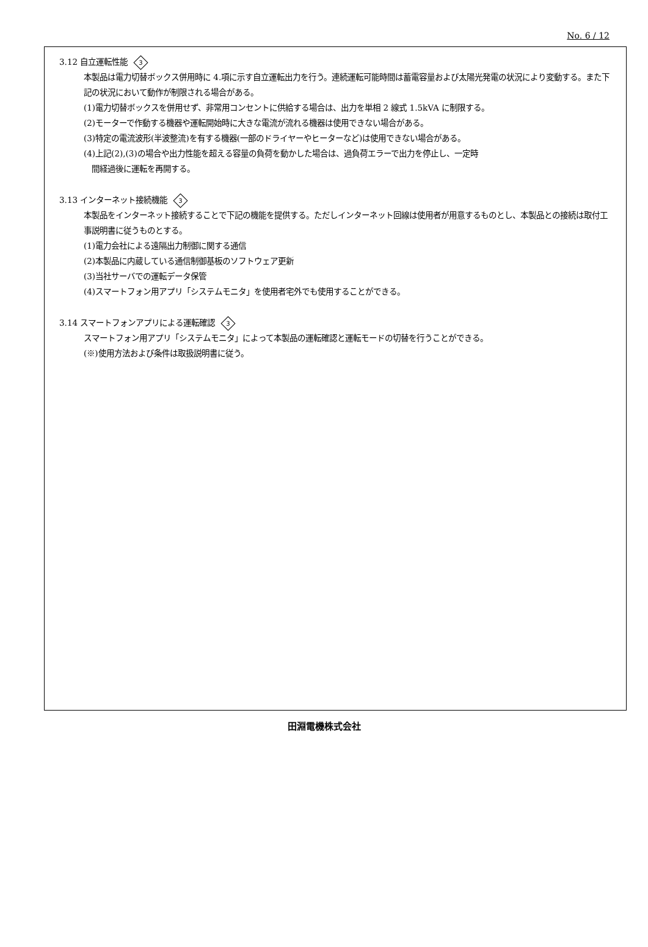No. 6 / 12
3.12 自立運転性能 3
本製品は電力切替ボックス併用時に 4.項に示す自立運転出力を行う。連続運転可能時間は蓄電容量および太陽光発電の状況により変動する。また下記の状況において動作が制限される場合がある。
(1)電力切替ボックスを併用せず、非常用コンセントに供給する場合は、出力を単相 2 線式 1.5kVA に制限する。
(2)モーターで作動する機器や運転開始時に大きな電流が流れる機器は使用できない場合がある。
(3)特定の電流波形(半波整流)を有する機器(一部のドライヤーやヒーターなど)は使用できない場合がある。
(4)上記(2),(3)の場合や出力性能を超える容量の負荷を動かした場合は、過負荷エラーで出力を停止し、一定時
間経過後に運転を再開する。
3.13 インターネット接続機能 3
本製品をインターネット接続することで下記の機能を提供する。ただしインターネット回線は使用者が用意するものとし、本製品との接続は取付工事説明書に従うものとする。
(1)電力会社による遠隔出力制御に関する通信
(2)本製品に内蔵している通信制御基板のソフトウェア更新
(3)当社サーバでの運転データ保管
(4)スマートフォン用アプリ「システムモニタ」を使用者宅外でも使用することができる。
3.14 スマートフォンアプリによる運転確認 3
スマートフォン用アプリ「システムモニタ」によって本製品の運転確認と運転モードの切替を行うことができる。
(※)使用方法および条件は取扱説明書に従う。
田淵電機株式会社